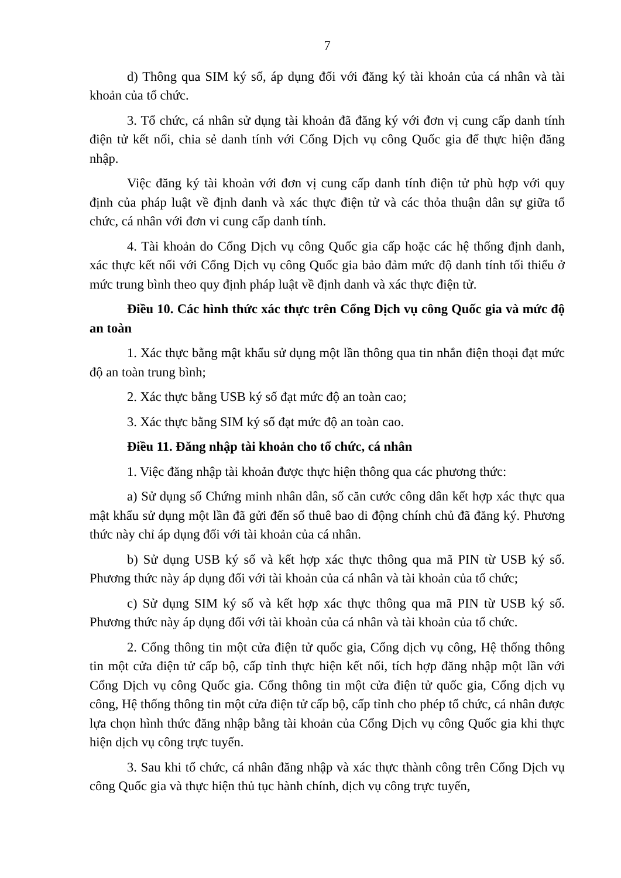7
d) Thông qua SIM ký số, áp dụng đối với đăng ký tài khoản của cá nhân và tài khoản của tổ chức.
3. Tổ chức, cá nhân sử dụng tài khoản đã đăng ký với đơn vị cung cấp danh tính điện tử kết nối, chia sẻ danh tính với Cổng Dịch vụ công Quốc gia để thực hiện đăng nhập.
Việc đăng ký tài khoản với đơn vị cung cấp danh tính điện tử phù hợp với quy định của pháp luật về định danh và xác thực điện tử và các thỏa thuận dân sự giữa tổ chức, cá nhân với đơn vi cung cấp danh tính.
4. Tài khoản do Cổng Dịch vụ công Quốc gia cấp hoặc các hệ thống định danh, xác thực kết nối với Cổng Dịch vụ công Quốc gia bảo đảm mức độ danh tính tối thiểu ở mức trung bình theo quy định pháp luật về định danh và xác thực điện tử.
Điều 10. Các hình thức xác thực trên Cổng Dịch vụ công Quốc gia và mức độ an toàn
1. Xác thực bằng mật khẩu sử dụng một lần thông qua tin nhắn điện thoại đạt mức độ an toàn trung bình;
2. Xác thực bằng USB ký số đạt mức độ an toàn cao;
3. Xác thực bằng SIM ký số đạt mức độ an toàn cao.
Điều 11. Đăng nhập tài khoản cho tổ chức, cá nhân
1. Việc đăng nhập tài khoản được thực hiện thông qua các phương thức:
a) Sử dụng số Chứng minh nhân dân, số căn cước công dân kết hợp xác thực qua mật khẩu sử dụng một lần đã gửi đến số thuê bao di động chính chủ đã đăng ký. Phương thức này chỉ áp dụng đối với tài khoản của cá nhân.
b) Sử dụng USB ký số và kết hợp xác thực thông qua mã PIN từ USB ký số. Phương thức này áp dụng đối với tài khoản của cá nhân và tài khoản của tổ chức;
c) Sử dụng SIM ký số và kết hợp xác thực thông qua mã PIN từ USB ký số. Phương thức này áp dụng đối với tài khoản của cá nhân và tài khoản của tổ chức.
2. Cổng thông tin một cửa điện tử quốc gia, Cổng dịch vụ công, Hệ thống thông tin một cửa điện tử cấp bộ, cấp tỉnh thực hiện kết nối, tích hợp đăng nhập một lần với Cổng Dịch vụ công Quốc gia. Cổng thông tin một cửa điện tử quốc gia, Cổng dịch vụ công, Hệ thống thông tin một cửa điện tử cấp bộ, cấp tỉnh cho phép tổ chức, cá nhân được lựa chọn hình thức đăng nhập bằng tài khoản của Cổng Dịch vụ công Quốc gia khi thực hiện dịch vụ công trực tuyến.
3. Sau khi tổ chức, cá nhân đăng nhập và xác thực thành công trên Cổng Dịch vụ công Quốc gia và thực hiện thủ tục hành chính, dịch vụ công trực tuyến,